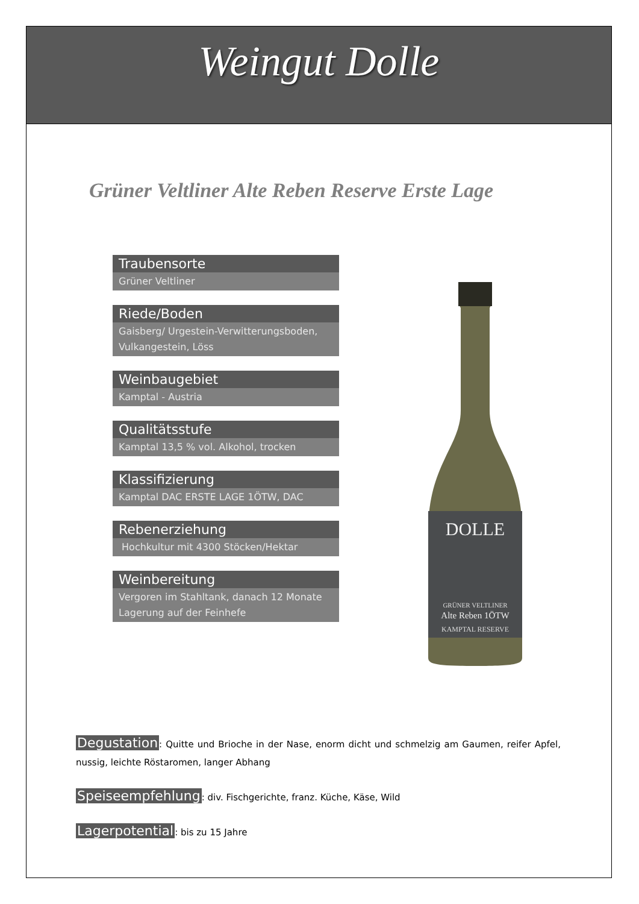Weingut Dolle
Grüner Veltliner Alte Reben Reserve Erste Lage
Traubensorte
Grüner Veltliner
Riede/Boden
Gaisberg/ Urgestein-Verwitterungsboden, Vulkangestein, Löss
Weinbaugebiet
Kamptal - Austria
Qualitätsstufe
Kamptal 13,5 % vol. Alkohol, trocken
Klassifizierung
Kamptal DAC ERSTE LAGE 1ÖTW, DAC
Rebenerziehung
Hochkultur mit 4300 Stöcken/Hektar
Weinbereitung
Vergoren im Stahltank, danach 12 Monate Lagerung auf der Feinhefe
DOLLE
GRÜNER VELTLINER
Alte Reben 1ÖTW
KAMPTAL RESERVE
Degustation: Quitte und Brioche in der Nase, enorm dicht und schmelzig am Gaumen, reifer Apfel, nussig, leichte Röstaromen, langer Abhang
Speiseempfehlung: div. Fischgerichte, franz. Küche, Käse, Wild
Lagerpotential: bis zu 15 Jahre